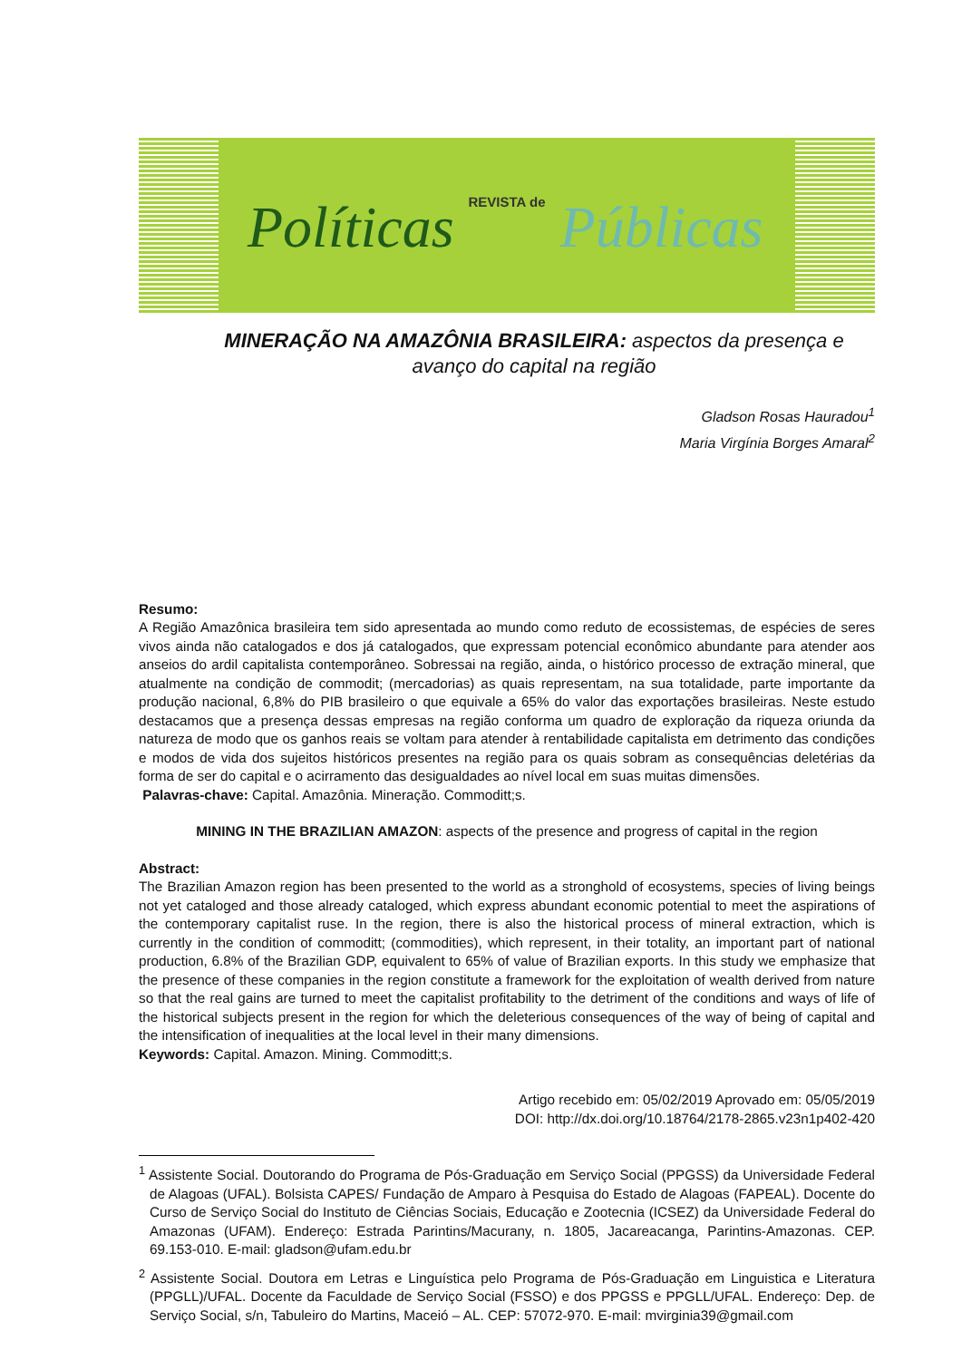Políticas REVISTA de Públicas
MINERAÇÃO NA AMAZÔNIA BRASILEIRA: aspectos da presença e avanço do capital na região
Gladson Rosas Hauradou<sup>1</sup>
Maria Virgínia Borges Amaral<sup>2</sup>
Resumo:
A Região Amazônica brasileira tem sido apresentada ao mundo como reduto de ecossistemas, de espécies de seres vivos ainda não catalogados e dos já catalogados, que expressam potencial econômico abundante para atender aos anseios do ardil capitalista contemporâneo. Sobressai na região, ainda, o histórico processo de extração mineral, que atualmente na condição de commodit; (mercadorias) as quais representam, na sua totalidade, parte importante da produção nacional, 6,8% do PIB brasileiro o que equivale a 65% do valor das exportações brasileiras. Neste estudo destacamos que a presença dessas empresas na região conforma um quadro de exploração da riqueza oriunda da natureza de modo que os ganhos reais se voltam para atender à rentabilidade capitalista em detrimento das condições e modos de vida dos sujeitos históricos presentes na região para os quais sobram as consequências deletérias da forma de ser do capital e o acirramento das desigualdades ao nível local em suas muitas dimensões.
Palavras-chave: Capital. Amazônia. Mineração. Commoditt;s.
MINING IN THE BRAZILIAN AMAZON: aspects of the presence and progress of capital in the region
Abstract:
The Brazilian Amazon region has been presented to the world as a stronghold of ecosystems, species of living beings not yet cataloged and those already cataloged, which express abundant economic potential to meet the aspirations of the contemporary capitalist ruse. In the region, there is also the historical process of mineral extraction, which is currently in the condition of commoditt; (commodities), which represent, in their totality, an important part of national production, 6.8% of the Brazilian GDP, equivalent to 65% of value of Brazilian exports. In this study we emphasize that the presence of these companies in the region constitute a framework for the exploitation of wealth derived from nature so that the real gains are turned to meet the capitalist profitability to the detriment of the conditions and ways of life of the historical subjects present in the region for which the deleterious consequences of the way of being of capital and the intensification of inequalities at the local level in their many dimensions.
Keywords: Capital. Amazon. Mining. Commoditt;s.
Artigo recebido em: 05/02/2019 Aprovado em: 05/05/2019
DOI: http://dx.doi.org/10.18764/2178-2865.v23n1p402-420
<sup>1</sup> Assistente Social. Doutorando do Programa de Pós-Graduação em Serviço Social (PPGSS) da Universidade Federal de Alagoas (UFAL). Bolsista CAPES/ Fundação de Amparo à Pesquisa do Estado de Alagoas (FAPEAL). Docente do Curso de Serviço Social do Instituto de Ciências Sociais, Educação e Zootecnia (ICSEZ) da Universidade Federal do Amazonas (UFAM). Endereço: Estrada Parintins/Macurany, n. 1805, Jacareacanga, Parintins-Amazonas. CEP. 69.153-010. E-mail: gladson@ufam.edu.br
<sup>2</sup> Assistente Social. Doutora em Letras e Linguística pelo Programa de Pós-Graduação em Linguistica e Literatura (PPGLL)/UFAL. Docente da Faculdade de Serviço Social (FSSO) e dos PPGSS e PPGLL/UFAL. Endereço: Dep. de Serviço Social, s/n, Tabuleiro do Martins, Maceió – AL. CEP: 57072-970. E-mail: mvirginia39@gmail.com